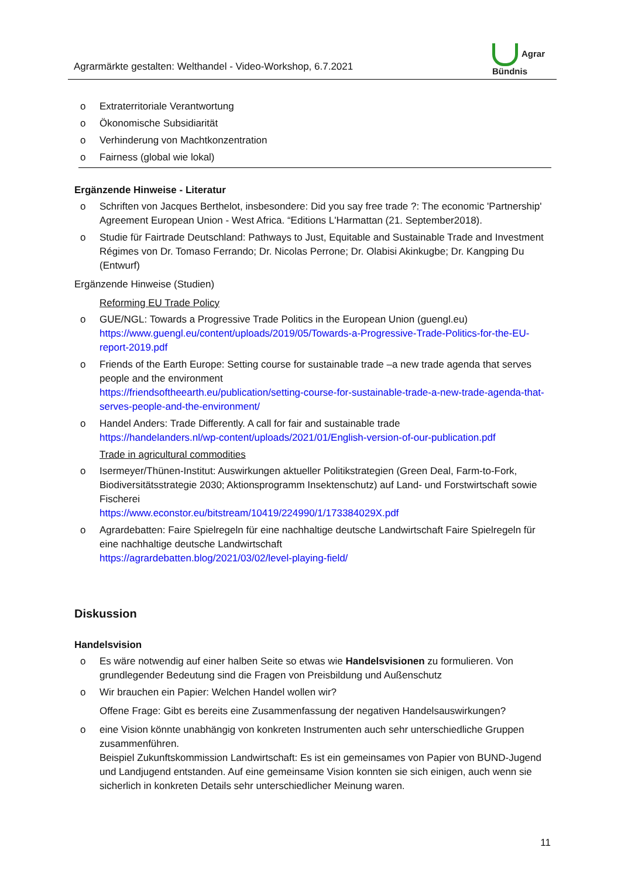Agrarmärkte gestalten: Welthandel - Video-Workshop, 6.7.2021
Agrar
Bündnis
o Extraterritoriale Verantwortung
o Ökonomische Subsidiarität
o Verhinderung von Machtkonzentration
o Fairness (global wie lokal)
Ergänzende Hinweise - Literatur
o Schriften von Jacques Berthelot, insbesondere: Did you say free trade ?: The economic 'Part­nership' Agreement European Union - West Africa. “Editions L'Harmattan (21. September2018).
o Studie für Fairtrade Deutschland: Pathways to Just, Equitable and Sustainable Trade and In­vestment Régimes von Dr. Tomaso Ferrando; Dr. Nicolas Perrone; Dr. Olabisi Akinkugbe; Dr. Kangping Du (Entwurf)
Ergänzende Hinweise (Studien)
Reforming EU Trade Policy
o GUE/NGL: Towards a Progressive Trade Politics in the European Union (guengl.eu)
https://www.guengl.eu/content/uploads/2019/05/Towards-a-Progressive-Trade-Politics-for-the-EU-report-2019.pdf
o Friends of the Earth Europe: Setting course for sustainable trade –a new trade agenda that ser­ves people and the environment
https://friendsoftheearth.eu/publication/setting-course-for-sustainable-trade-a-new-trade-agenda-that-serves-people-and-the-environment/
o Handel Anders: Trade Differently. A call for fair and sustainable trade
https://handelanders.nl/wp-content/uploads/2021/01/English-version-of-our-publication.pdf
Trade in agricultural commodities
o Isermeyer/Thünen-Institut: Auswirkungen aktueller Politikstrategien (Green Deal, Farm-to-Fork, Biodiversitätsstrategie 2030; Aktionsprogramm Insektenschutz) auf Land- und Forstwirtschaft sowie Fischerei
https://www.econstor.eu/bitstream/10419/224990/1/173384029X.pdf
o Agrardebatten: Faire Spielregeln für eine nachhaltige deutsche Landwirtschaft Faire Spielregeln für eine nachhaltige deutsche Landwirtschaft
https://agrardebatten.blog/2021/03/02/level-playing-field/
Diskussion
Handelsvision
o Es wäre notwendig auf einer halben Seite so etwas wie Handelsvisionen zu formulieren. Von grundlegender Bedeutung sind die Fragen von Preisbildung und Außenschutz
o Wir brauchen ein Papier: Welchen Handel wollen wir?
Offene Frage: Gibt es bereits eine Zusammenfassung der negativen Handelsauswirkungen?
o eine Vision könnte unabhängig von konkreten Instrumenten auch sehr unterschiedliche Grup­pen zusammenführen.
Beispiel Zukunftskommission Landwirtschaft: Es ist ein gemeinsames von Papier von BUND-Jugend und Landjugend entstanden. Auf eine gemeinsame Vision konnten sie sich einigen, auch wenn sie sicherlich in konkreten Details sehr unterschiedlicher Meinung waren.
11